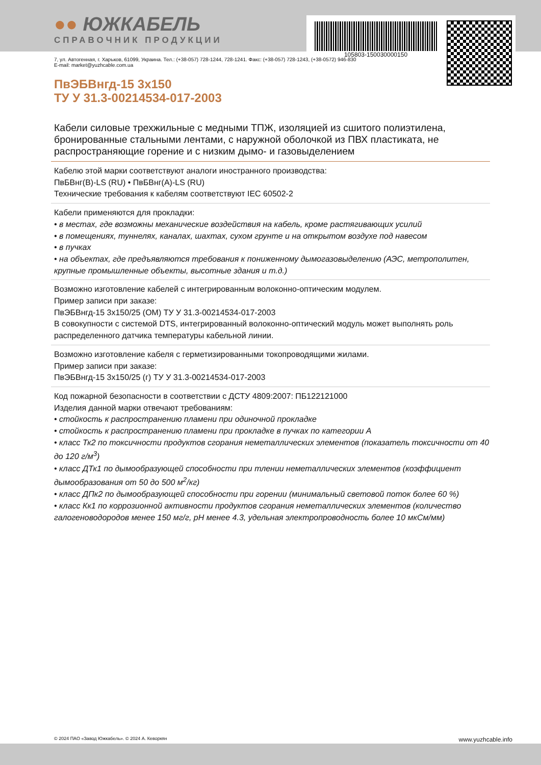105803-150030000150
●● ЮЖКАБЕЛЬ
СПРАВОЧНИК ПРОДУКЦИИ
7, ул. Автогенная, г. Харьков, 61099, Украина. Тел.: (+38-057) 728-1244, 728-1241. Факс: (+38-057) 728-1243, (+38-0572) 946-830
E-mail: market@yuzhcable.com.ua
ПвЭБВнгд-15 3х150
ТУ У 31.3-00214534-017-2003
Кабели силовые трехжильные с медными ТПЖ, изоляцией из сшитого полиэтилена, бронированные стальными лентами, с наружной оболочкой из ПВХ пластиката, не распространяющие горение и с низким дымо- и газовыделением
Кабелю этой марки соответствуют аналоги иностранного производства:
ПвБВнг(B)-LS (RU) • ПвБВнг(A)-LS (RU)
Технические требования к кабелям соответствуют IEC 60502-2
Кабели применяются для прокладки:
• в местах, где возможны механические воздействия на кабель, кроме растягивающих усилий
• в помещениях, туннелях, каналах, шахтах, сухом грунте и на открытом воздухе под навесом
• в пучках
• на объектах, где предъявляются требования к пониженному дымогазовыделению (АЭС, метрополитен, крупные промышленные объекты, высотные здания и т.д.)
Возможно изготовление кабелей с интегрированным волоконно-оптическим модулем.
Пример записи при заказе:
ПвЭБВнгд-15 3х150/25 (ОМ) ТУ У 31.3-00214534-017-2003
В совокупности с системой DTS, интегрированный волоконно-оптический модуль может выполнять роль распределенного датчика температуры кабельной линии.
Возможно изготовление кабеля с герметизированными токопроводящими жилами.
Пример записи при заказе:
ПвЭБВнгд-15 3х150/25 (г) ТУ У 31.3-00214534-017-2003
Код пожарной безопасности в соответствии с ДСТУ 4809:2007: ПБ122121000
Изделия данной марки отвечают требованиям:
• стойкость к распространению пламени при одиночной прокладке
• стойкость к распространению пламени при прокладке в пучках по категории А
• класс Тк2 по токсичности продуктов сгорания неметаллических элементов (показатель токсичности от 40 до 120 г/м<sup>3</sup>)
• класс ДТк1 по дымообразующей способности при тлении неметаллических элементов (коэффициент дымообразования от 50 до 500 м<sup>2</sup>/кг)
• класс ДПк2 по дымообразующей способности при горении (минимальный световой поток более 60 %)
• класс Кк1 по коррозионной активности продуктов сгорания неметаллических элементов (количество галогеноводородов менее 150 мг/г, pH менее 4.3, удельная электропроводность более 10 мкСм/мм)
© 2024 ПАО «Завод Южкабель». © 2024 А. Кеворкян www.yuzhcable.info